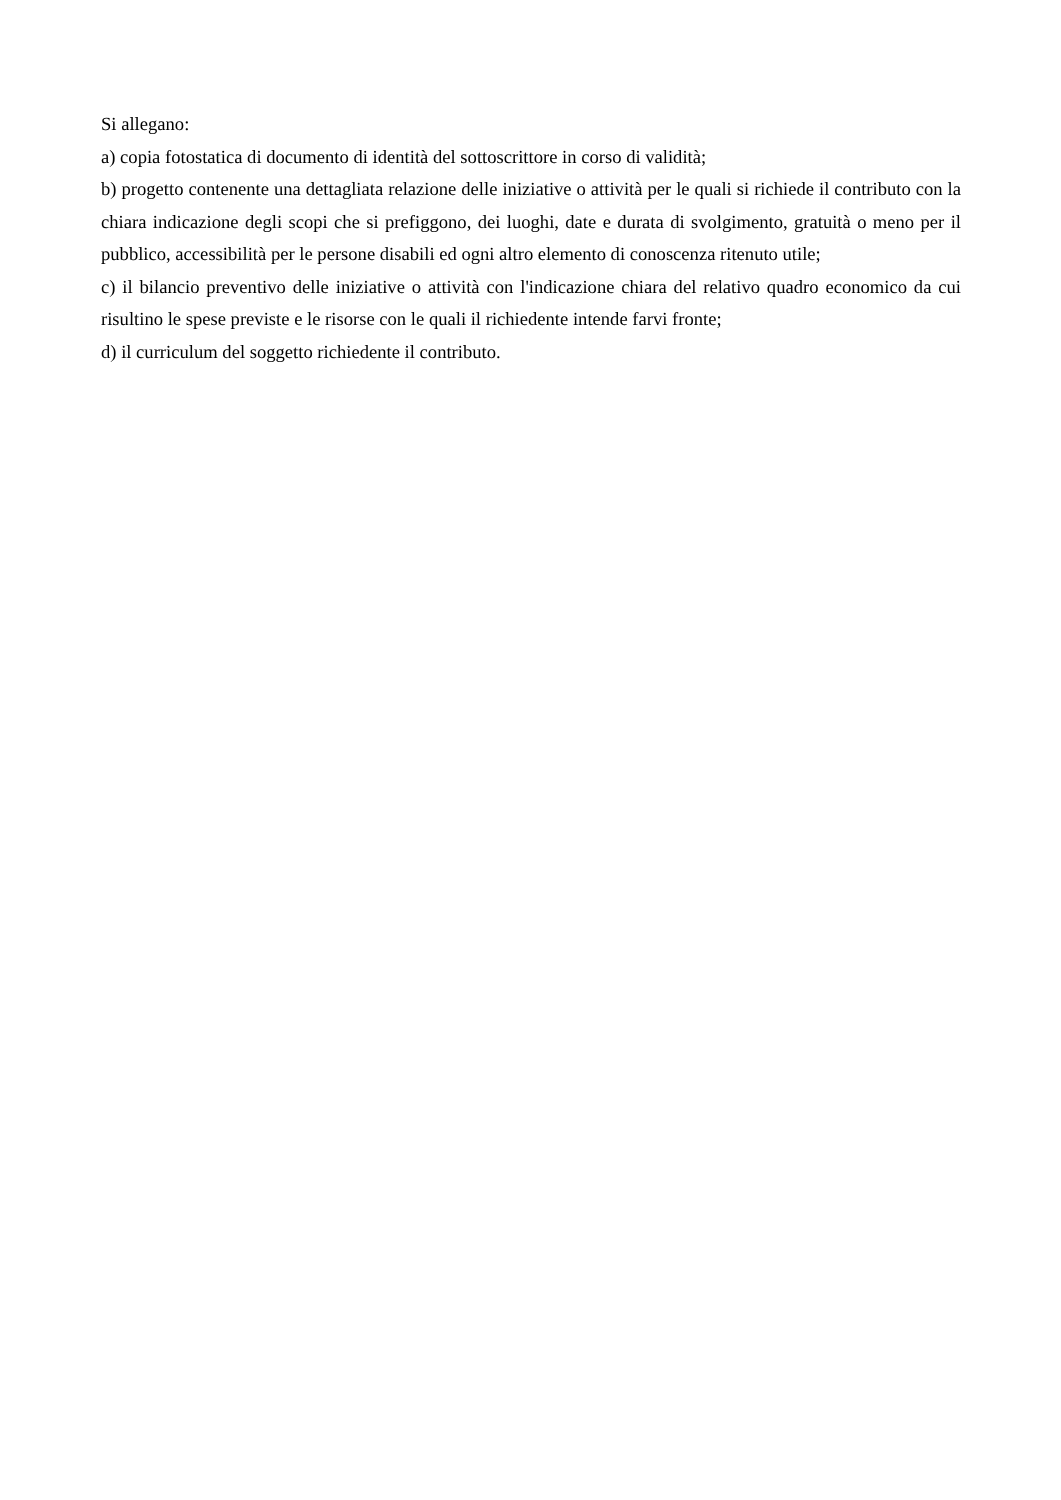Si allegano:
a) copia fotostatica di documento di identità del sottoscrittore in corso di validità;
b) progetto contenente una dettagliata relazione delle iniziative o attività per le quali si richiede il contributo con la chiara indicazione degli scopi che si prefiggono, dei luoghi, date e durata di svolgimento, gratuità o meno per il pubblico, accessibilità per le persone disabili ed ogni altro elemento di conoscenza ritenuto utile;
c) il bilancio preventivo delle iniziative o attività con l'indicazione chiara del relativo quadro economico da cui risultino le spese previste e le risorse con le quali il richiedente intende farvi fronte;
d) il curriculum del soggetto richiedente il contributo.